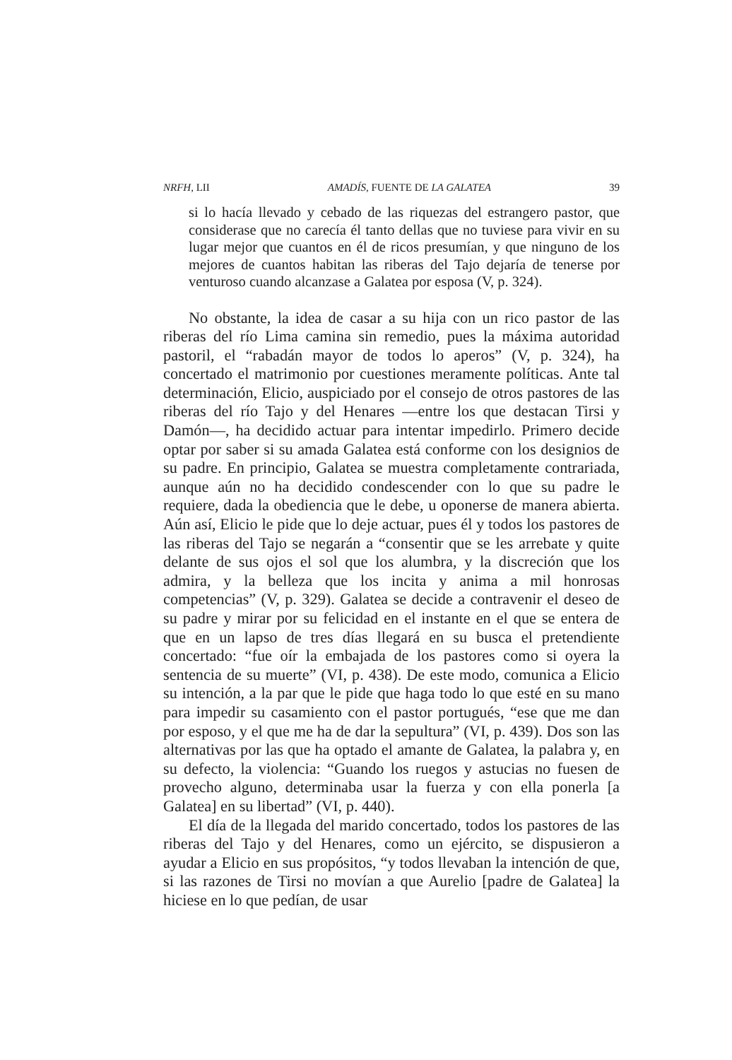NRFH, LII AMADÍS, FUENTE DE LA GALATEA 39
si lo hacía llevado y cebado de las riquezas del estrangero pastor, que considerase que no carecía él tanto dellas que no tuviese para vivir en su lugar mejor que cuantos en él de ricos presumían, y que ninguno de los mejores de cuantos habitan las riberas del Tajo dejaría de tenerse por venturoso cuando alcanzase a Galatea por esposa (V, p. 324).
No obstante, la idea de casar a su hija con un rico pastor de las riberas del río Lima camina sin remedio, pues la máxima autoridad pastoril, el “rabadán mayor de todos lo aperos” (V, p. 324), ha concertado el matrimonio por cuestiones meramente políticas. Ante tal determinación, Elicio, auspiciado por el consejo de otros pastores de las riberas del río Tajo y del Henares —entre los que destacan Tirsi y Damón—, ha decidido actuar para intentar impedirlo. Primero decide optar por saber si su amada Galatea está conforme con los designios de su padre. En principio, Galatea se muestra completamente contrariada, aunque aún no ha decidido condescender con lo que su padre le requiere, dada la obediencia que le debe, u oponerse de manera abierta. Aún así, Elicio le pide que lo deje actuar, pues él y todos los pastores de las riberas del Tajo se negarán a “consentir que se les arrebate y quite delante de sus ojos el sol que los alumbra, y la discreción que los admira, y la belleza que los incita y anima a mil honrosas competencias” (V, p. 329). Galatea se decide a contravenir el deseo de su padre y mirar por su felicidad en el instante en el que se entera de que en un lapso de tres días llegará en su busca el pretendiente concertado: “fue oír la embajada de los pastores como si oyera la sentencia de su muerte” (VI, p. 438). De este modo, comunica a Elicio su intención, a la par que le pide que haga todo lo que esté en su mano para impedir su casamiento con el pastor portugués, “ese que me dan por esposo, y el que me ha de dar la sepultura” (VI, p. 439). Dos son las alternativas por las que ha optado el amante de Galatea, la palabra y, en su defecto, la violencia: “Guando los ruegos y astucias no fuesen de provecho alguno, determinaba usar la fuerza y con ella ponerla [a Galatea] en su libertad” (VI, p. 440).
El día de la llegada del marido concertado, todos los pastores de las riberas del Tajo y del Henares, como un ejército, se dispusieron a ayudar a Elicio en sus propósitos, “y todos llevaban la intención de que, si las razones de Tirsi no movían a que Aurelio [padre de Galatea] la hiciese en lo que pedían, de usar